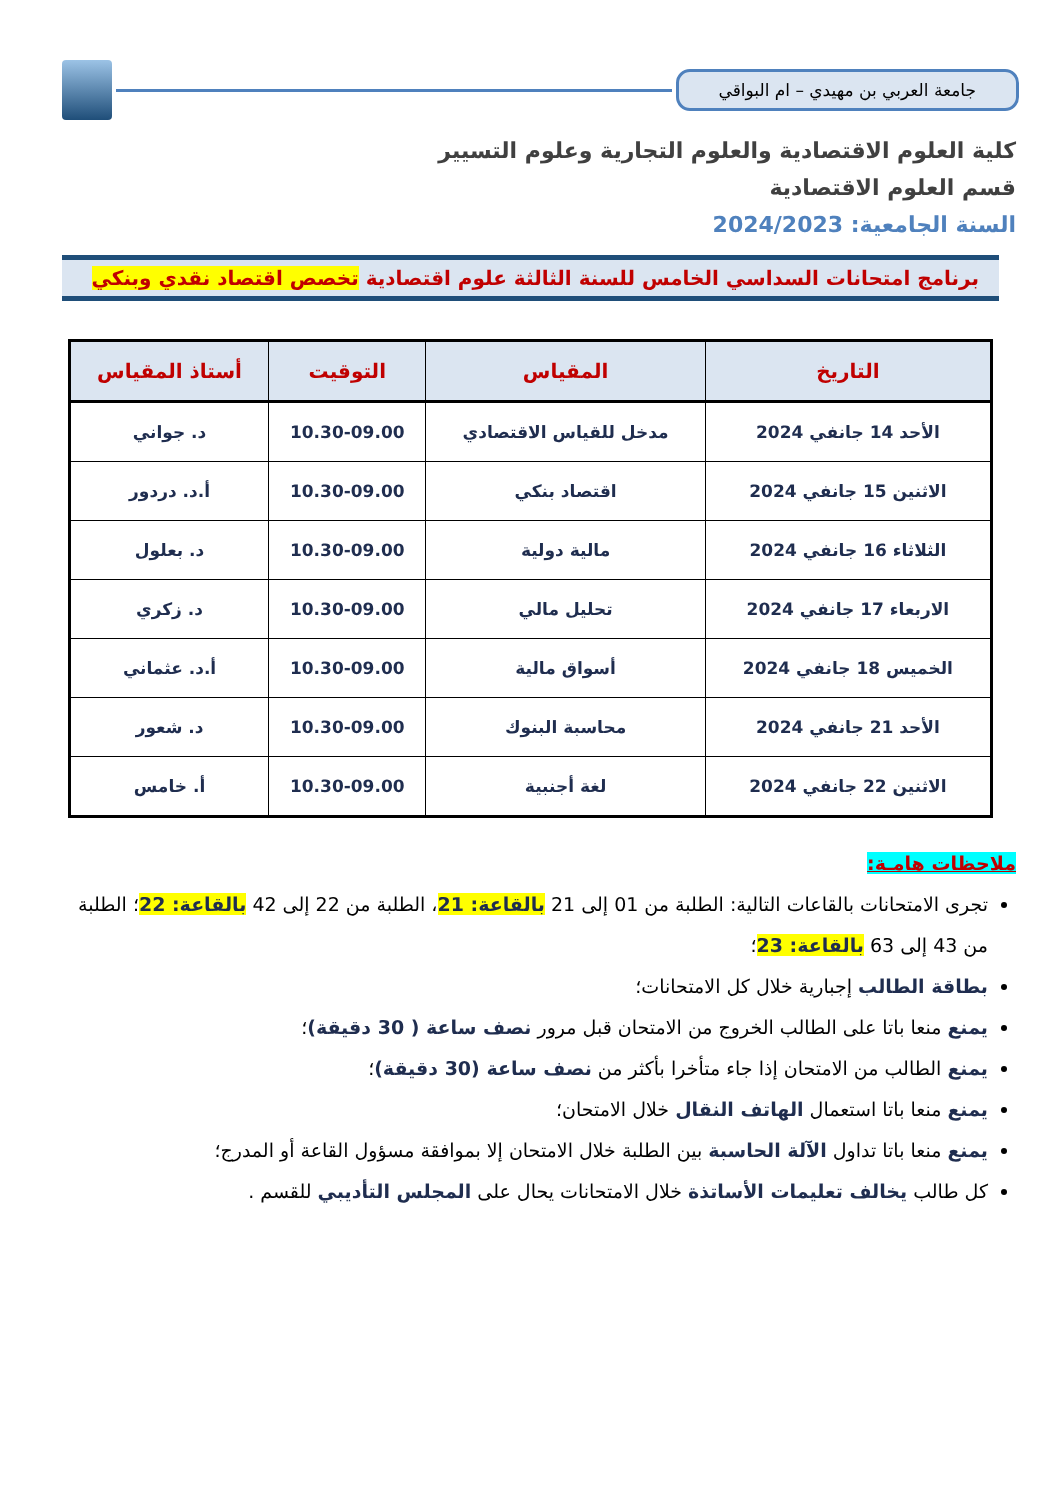جامعة العربي بن مهيدي – ام البواقي
كلية العلوم الاقتصادية والعلوم التجارية وعلوم التسيير
قسم العلوم الاقتصادية
السنة الجامعية: 2024/2023
برنامج امتحانات السداسي الخامس للسنة الثالثة علوم اقتصادية تخصص اقتصاد نقدي وبنكي
| التاريخ | المقياس | التوقيت | أستاذ المقياس |
| --- | --- | --- | --- |
| الأحد 14 جانفي 2024 | مدخل للقياس الاقتصادي | 10.30-09.00 | د. جواني |
| الاثنين 15 جانفي 2024 | اقتصاد بنكي | 10.30-09.00 | أ.د. دردور |
| الثلاثاء 16 جانفي 2024 | مالية دولية | 10.30-09.00 | د. بعلول |
| الاربعاء 17 جانفي 2024 | تحليل مالي | 10.30-09.00 | د. زكري |
| الخميس 18 جانفي 2024 | أسواق مالية | 10.30-09.00 | أ.د. عثماني |
| الأحد 21 جانفي 2024 | محاسبة البنوك | 10.30-09.00 | د. شعور |
| الاثنين 22 جانفي 2024 | لغة أجنبية | 10.30-09.00 | أ. خامس |
ملاحظات هامـة:
تجرى الامتحانات بالقاعات التالية: الطلبة من 01 إلى 21 بالقاعة: 21، الطلبة من 22 إلى 42 بالقاعة: 22؛ الطلبة من 43 إلى 63 بالقاعة: 23؛
بطاقة الطالب إجبارية خلال كل الامتحانات؛
يمنع منعا باتا على الطالب الخروج من الامتحان قبل مرور نصف ساعة ( 30 دقيقة)؛
يمنع الطالب من الامتحان إذا جاء متأخرا بأكثر من نصف ساعة (30 دقيقة)؛
يمنع منعا باتا استعمال الهاتف النقال خلال الامتحان؛
يمنع منعا باتا تداول الآلة الحاسبة بين الطلبة خلال الامتحان إلا بموافقة مسؤول القاعة أو المدرج؛
كل طالب يخالف تعليمات الأساتذة خلال الامتحانات يحال على المجلس التأديبي للقسم .